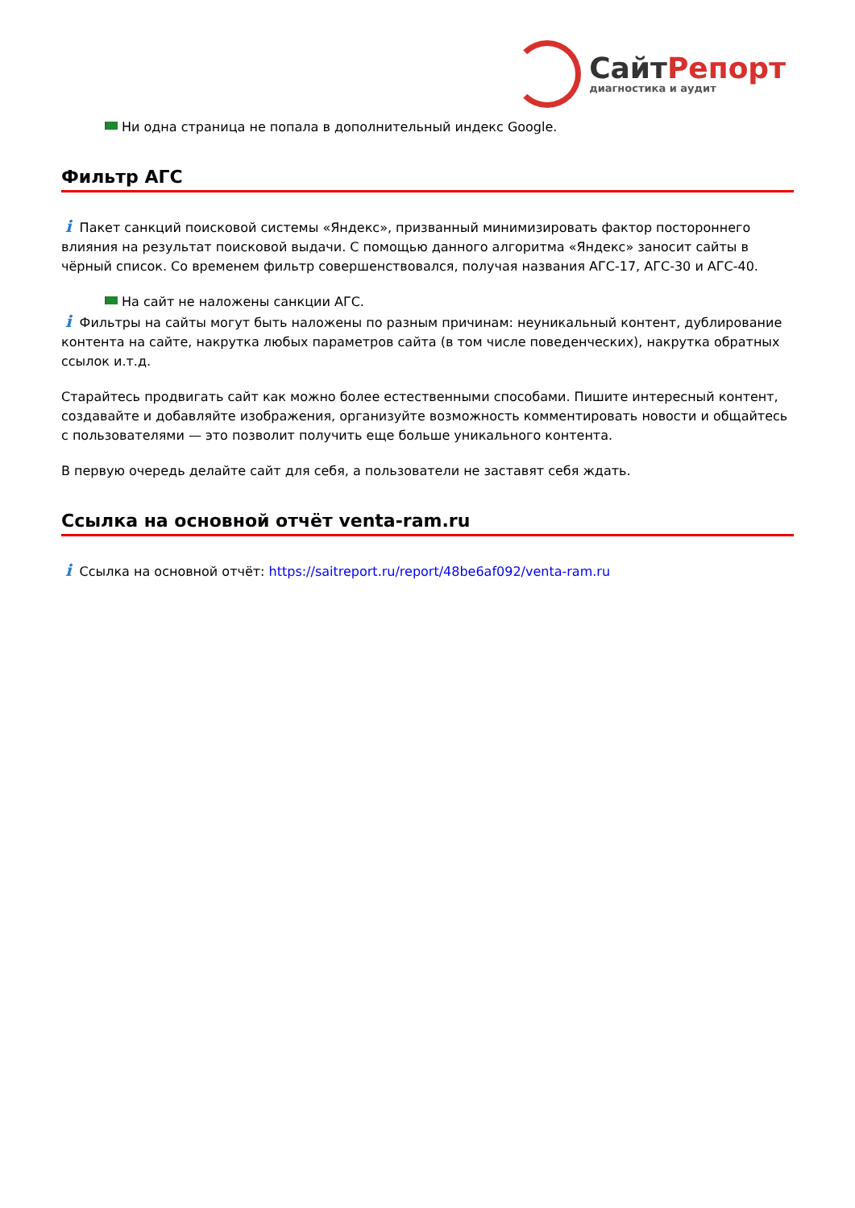СайтРепорт
диагностика и аудит
Ни одна страница не попала в дополнительный индекс Google.
Фильтр АГС
i Пакет санкций поисковой системы «Яндекс», призванный минимизировать фактор постороннего влияния на результат поисковой выдачи. С помощью данного алгоритма «Яндекс» заносит сайты в чёрный список. Со временем фильтр совершенствовался, получая названия АГС-17, АГС-30 и АГС-40.
На сайт не наложены санкции АГС.
i Фильтры на сайты могут быть наложены по разным причинам: неуникальный контент, дублирование контента на сайте, накрутка любых параметров сайта (в том числе поведенческих), накрутка обратных ссылок и.т.д.
Старайтесь продвигать сайт как можно более естественными способами. Пишите интересный контент, создавайте и добавляйте изображения, организуйте возможность комментировать новости и общайтесь с пользователями — это позволит получить еще больше уникального контента.
В первую очередь делайте сайт для себя, а пользователи не заставят себя ждать.
Ссылка на основной отчёт venta-ram.ru
i Ссылка на основной отчёт: https://saitreport.ru/report/48be6af092/venta-ram.ru